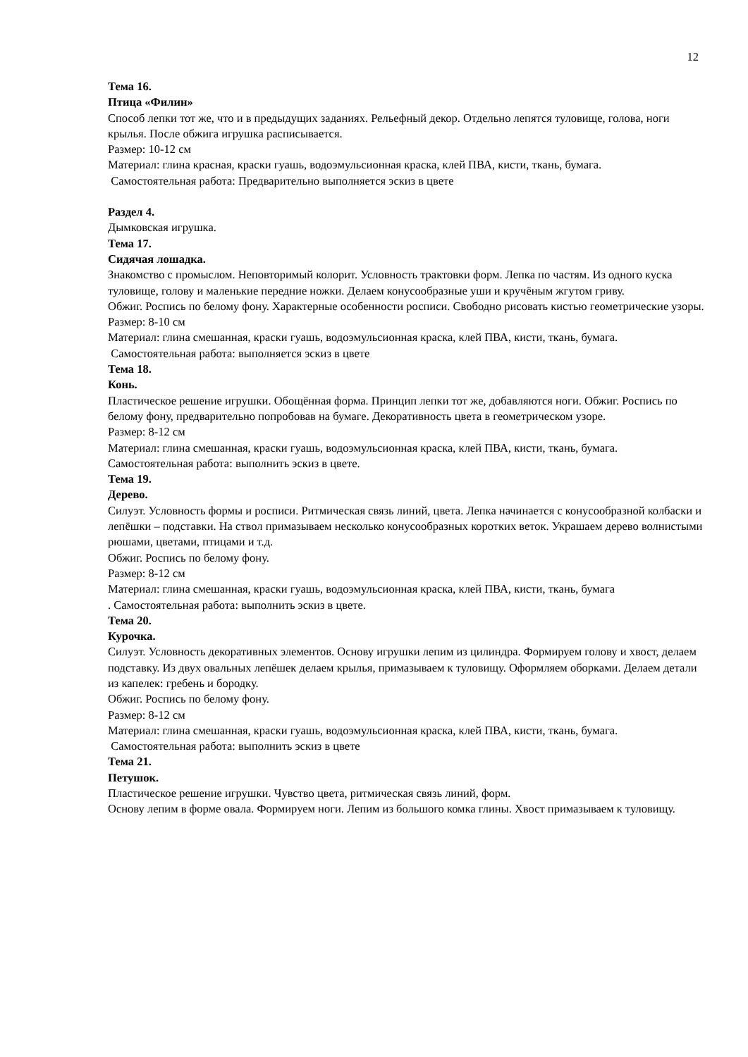12
Тема 16.
Птица «Филин»
Способ лепки тот же, что и в предыдущих заданиях. Рельефный декор. Отдельно лепятся туловище, голова, ноги крылья. После обжига игрушка расписывается.
Размер: 10-12 см
Материал: глина красная, краски гуашь, водоэмульсионная краска, клей ПВА, кисти, ткань, бумага.
Самостоятельная работа: Предварительно выполняется эскиз в цвете
Раздел 4.
Дымковская игрушка.
Тема 17.
Сидячая лошадка.
Знакомство с промыслом. Неповторимый колорит. Условность трактовки форм. Лепка по частям. Из одного куска туловище, голову и маленькие передние ножки. Делаем конусообразные уши и кручёным жгутом гриву.
Обжиг. Роспись по белому фону. Характерные особенности росписи. Свободно рисовать кистью геометрические узоры.
Размер: 8-10 см
Материал: глина смешанная, краски гуашь, водоэмульсионная краска, клей ПВА, кисти, ткань, бумага.
Самостоятельная работа: выполняется эскиз в цвете
Тема 18.
Конь.
Пластическое решение игрушки. Обощённая форма. Принцип лепки тот же, добавляются ноги. Обжиг. Роспись по белому фону, предварительно попробовав на бумаге. Декоративность цвета в геометрическом узоре.
Размер: 8-12 см
Материал: глина смешанная, краски гуашь, водоэмульсионная краска, клей ПВА, кисти, ткань, бумага.
Самостоятельная работа: выполнить эскиз в цвете.
Тема 19.
Дерево.
Силуэт. Условность формы и росписи. Ритмическая связь линий, цвета. Лепка начинается с конусообразной колбаски и лепёшки – подставки. На ствол примазываем несколько конусообразных коротких веток. Украшаем дерево волнистыми рюшами, цветами, птицами и т.д.
Обжиг. Роспись по белому фону.
Размер: 8-12 см
Материал: глина смешанная, краски гуашь, водоэмульсионная краска, клей ПВА, кисти, ткань, бумага
. Самостоятельная работа: выполнить эскиз в цвете.
Тема 20.
Курочка.
Силуэт. Условность декоративных элементов. Основу игрушки лепим из цилиндра. Формируем голову и хвост, делаем подставку. Из двух овальных лепёшек делаем крылья, примазываем к туловищу. Оформляем оборками. Делаем детали из капелек: гребень и бородку.
Обжиг. Роспись по белому фону.
Размер: 8-12 см
Материал: глина смешанная, краски гуашь, водоэмульсионная краска, клей ПВА, кисти, ткань, бумага.
Самостоятельная работа: выполнить эскиз в цвете
Тема 21.
Петушок.
Пластическое решение игрушки. Чувство цвета, ритмическая связь линий, форм.
Основу лепим в форме овала. Формируем ноги. Лепим из большого комка глины. Хвост примазываем к туловищу.